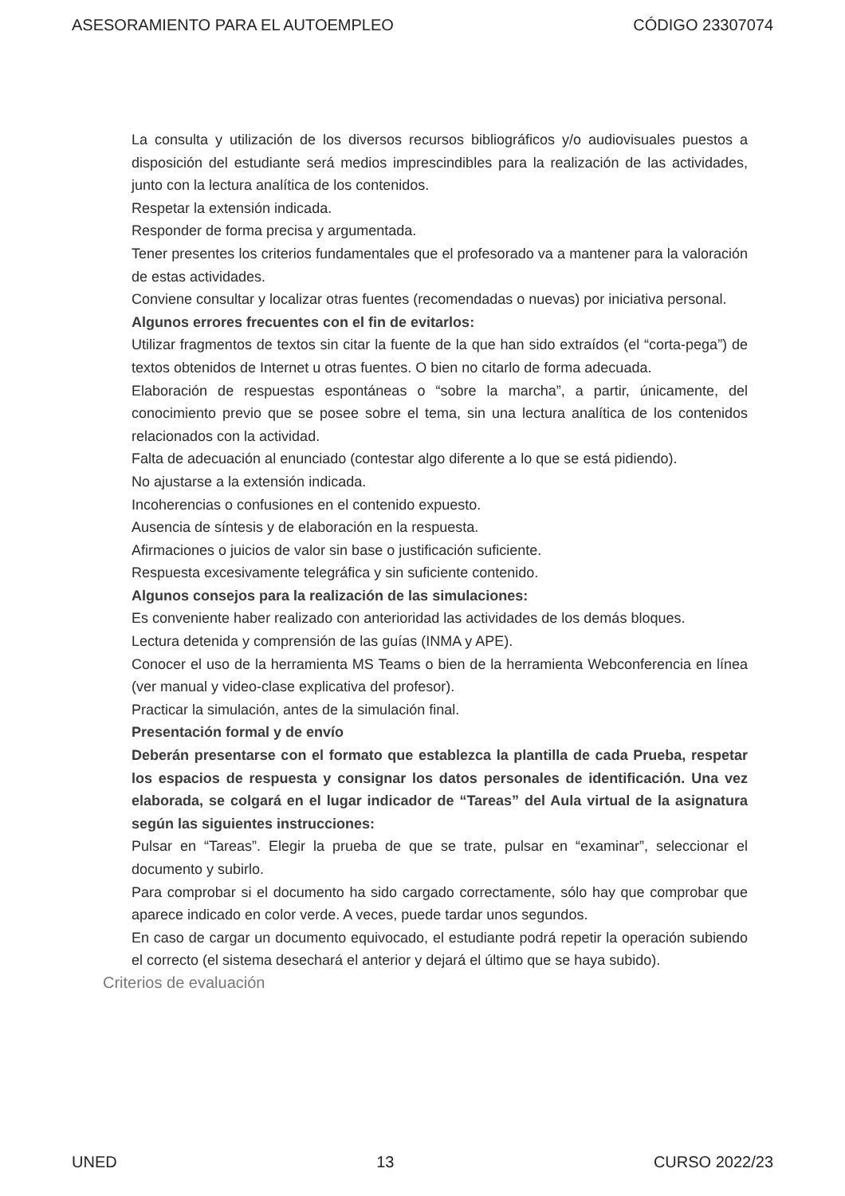ASESORAMIENTO PARA EL AUTOEMPLEO CÓDIGO 23307074
La consulta y utilización de los diversos recursos bibliográficos y/o audiovisuales puestos a disposición del estudiante será medios imprescindibles para la realización de las actividades, junto con la lectura analítica de los contenidos.
Respetar la extensión indicada.
Responder de forma precisa y argumentada.
Tener presentes los criterios fundamentales que el profesorado va a mantener para la valoración de estas actividades.
Conviene consultar y localizar otras fuentes (recomendadas o nuevas) por iniciativa personal.
Algunos errores frecuentes con el fin de evitarlos:
Utilizar fragmentos de textos sin citar la fuente de la que han sido extraídos (el “corta-pega”) de textos obtenidos de Internet u otras fuentes. O bien no citarlo de forma adecuada.
Elaboración de respuestas espontáneas o “sobre la marcha”, a partir, únicamente, del conocimiento previo que se posee sobre el tema, sin una lectura analítica de los contenidos relacionados con la actividad.
Falta de adecuación al enunciado (contestar algo diferente a lo que se está pidiendo).
No ajustarse a la extensión indicada.
Incoherencias o confusiones en el contenido expuesto.
Ausencia de síntesis y de elaboración en la respuesta.
Afirmaciones o juicios de valor sin base o justificación suficiente.
Respuesta excesivamente telegráfica y sin suficiente contenido.
Algunos consejos para la realización de las simulaciones:
Es conveniente haber realizado con anterioridad las actividades de los demás bloques.
Lectura detenida y comprensión de las guías (INMA y APE).
Conocer el uso de la herramienta MS Teams o bien de la herramienta Webconferencia en línea (ver manual y video-clase explicativa del profesor).
Practicar la simulación, antes de la simulación final.
Presentación formal y de envío
Deberán presentarse con el formato que establezca la plantilla de cada Prueba, respetar los espacios de respuesta y consignar los datos personales de identificación. Una vez elaborada, se colgará en el lugar indicador de “Tareas” del Aula virtual de la asignatura según las siguientes instrucciones:
Pulsar en “Tareas”. Elegir la prueba de que se trate, pulsar en “examinar”, seleccionar el documento y subirlo.
Para comprobar si el documento ha sido cargado correctamente, sólo hay que comprobar que aparece indicado en color verde. A veces, puede tardar unos segundos.
En caso de cargar un documento equivocado, el estudiante podrá repetir la operación subiendo el correcto (el sistema desechará el anterior y dejará el último que se haya subido).
Criterios de evaluación
UNED 13 CURSO 2022/23